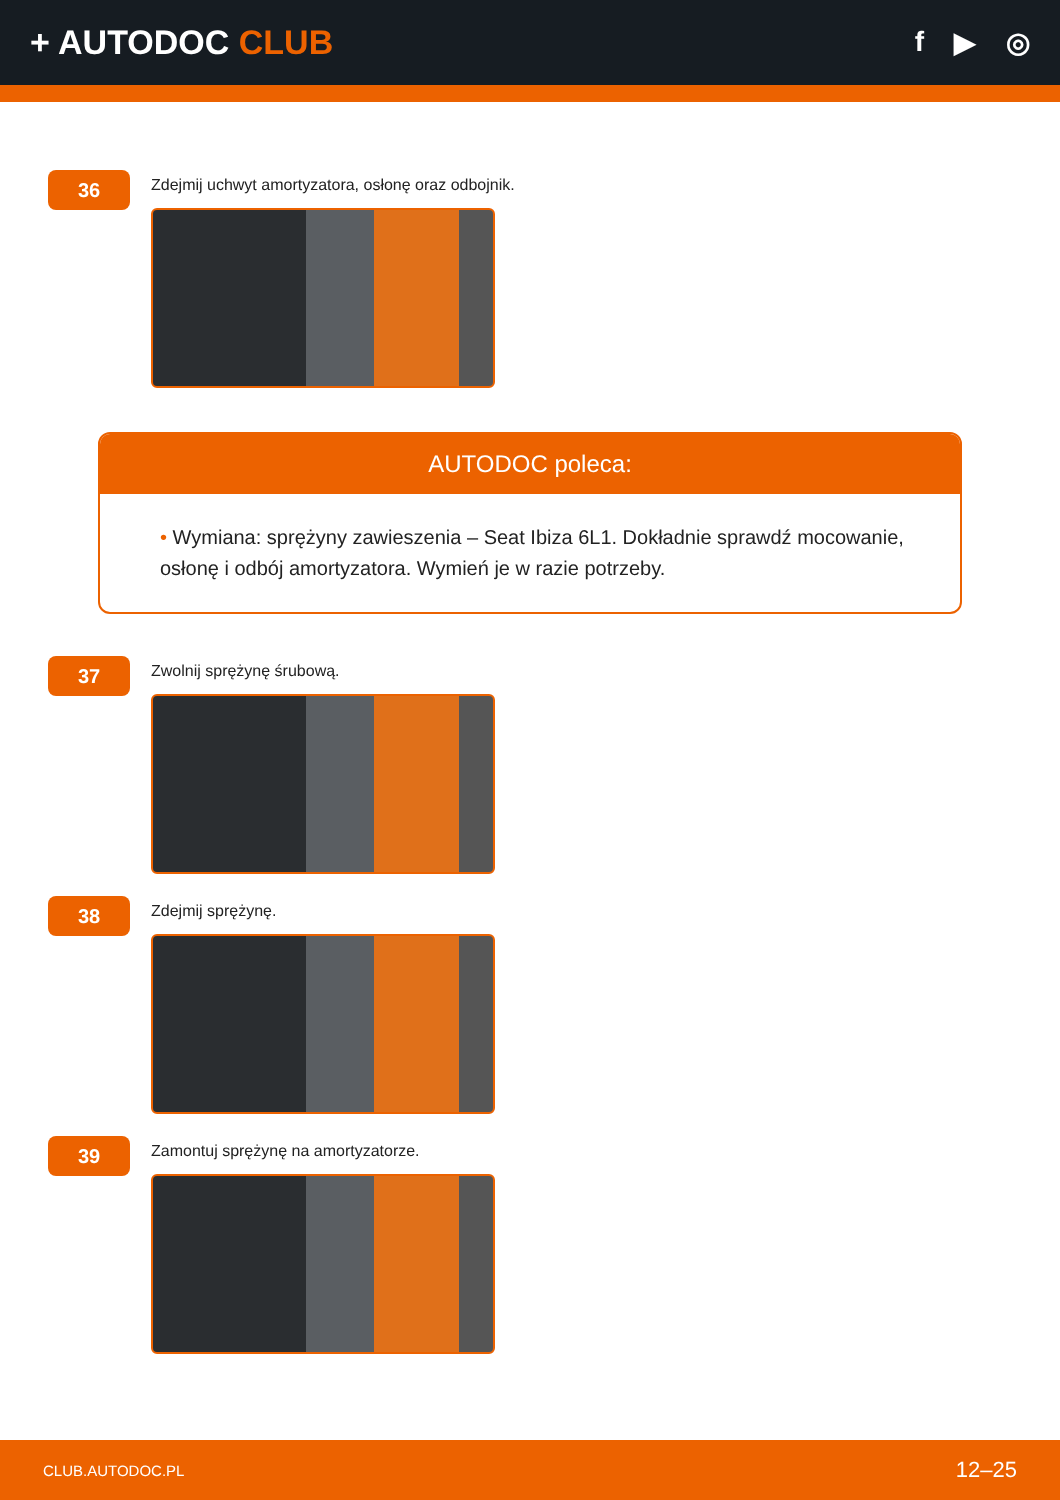+ AUTODOC CLUB
f ▶ ◎
36
Zdejmij uchwyt amortyzatora, osłonę oraz odbojnik.
AUTODOC poleca:
• Wymiana: sprężyny zawieszenia – Seat Ibiza 6L1. Dokładnie sprawdź mocowanie, osłonę i odbój amortyzatora. Wymień je w razie potrzeby.
37
Zwolnij sprężynę śrubową.
38
Zdejmij sprężynę.
39
Zamontuj sprężynę na amortyzatorze.
CLUB.AUTODOC.PL 12–25